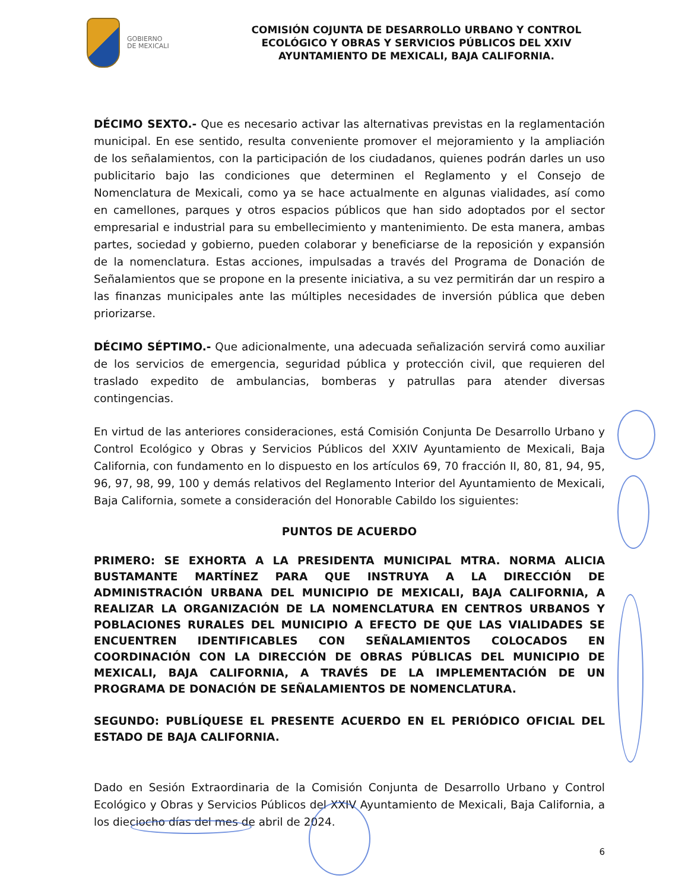GOBIERNO
DE MEXICALI
COMISIÓN COJUNTA DE DESARROLLO URBANO Y CONTROL ECOLÓGICO Y OBRAS Y SERVICIOS PÚBLICOS DEL XXIV AYUNTAMIENTO DE MEXICALI, BAJA CALIFORNIA.
DÉCIMO SEXTO.- Que es necesario activar las alternativas previstas en la reglamentación municipal. En ese sentido, resulta conveniente promover el mejoramiento y la ampliación de los señalamientos, con la participación de los ciudadanos, quienes podrán darles un uso publicitario bajo las condiciones que determinen el Reglamento y el Consejo de Nomenclatura de Mexicali, como ya se hace actualmente en algunas vialidades, así como en camellones, parques y otros espacios públicos que han sido adoptados por el sector empresarial e industrial para su embellecimiento y mantenimiento. De esta manera, ambas partes, sociedad y gobierno, pueden colaborar y beneficiarse de la reposición y expansión de la nomenclatura. Estas acciones, impulsadas a través del Programa de Donación de Señalamientos que se propone en la presente iniciativa, a su vez permitirán dar un respiro a las finanzas municipales ante las múltiples necesidades de inversión pública que deben priorizarse.
DÉCIMO SÉPTIMO.- Que adicionalmente, una adecuada señalización servirá como auxiliar de los servicios de emergencia, seguridad pública y protección civil, que requieren del traslado expedito de ambulancias, bomberas y patrullas para atender diversas contingencias.
En virtud de las anteriores consideraciones, está Comisión Conjunta De Desarrollo Urbano y Control Ecológico y Obras y Servicios Públicos del XXIV Ayuntamiento de Mexicali, Baja California, con fundamento en lo dispuesto en los artículos 69, 70 fracción II, 80, 81, 94, 95, 96, 97, 98, 99, 100 y demás relativos del Reglamento Interior del Ayuntamiento de Mexicali, Baja California, somete a consideración del Honorable Cabildo los siguientes:
PUNTOS DE ACUERDO
PRIMERO: SE EXHORTA A LA PRESIDENTA MUNICIPAL MTRA. NORMA ALICIA BUSTAMANTE MARTÍNEZ PARA QUE INSTRUYA A LA DIRECCIÓN DE ADMINISTRACIÓN URBANA DEL MUNICIPIO DE MEXICALI, BAJA CALIFORNIA, A REALIZAR LA ORGANIZACIÓN DE LA NOMENCLATURA EN CENTROS URBANOS Y POBLACIONES RURALES DEL MUNICIPIO A EFECTO DE QUE LAS VIALIDADES SE ENCUENTREN IDENTIFICABLES CON SEÑALAMIENTOS COLOCADOS EN COORDINACIÓN CON LA DIRECCIÓN DE OBRAS PÚBLICAS DEL MUNICIPIO DE MEXICALI, BAJA CALIFORNIA, A TRAVÉS DE LA IMPLEMENTACIÓN DE UN PROGRAMA DE DONACIÓN DE SEÑALAMIENTOS DE NOMENCLATURA.
SEGUNDO: PUBLÍQUESE EL PRESENTE ACUERDO EN EL PERIÓDICO OFICIAL DEL ESTADO DE BAJA CALIFORNIA.
Dado en Sesión Extraordinaria de la Comisión Conjunta de Desarrollo Urbano y Control Ecológico y Obras y Servicios Públicos del XXIV Ayuntamiento de Mexicali, Baja California, a los dieciocho días del mes de abril de 2024.
6